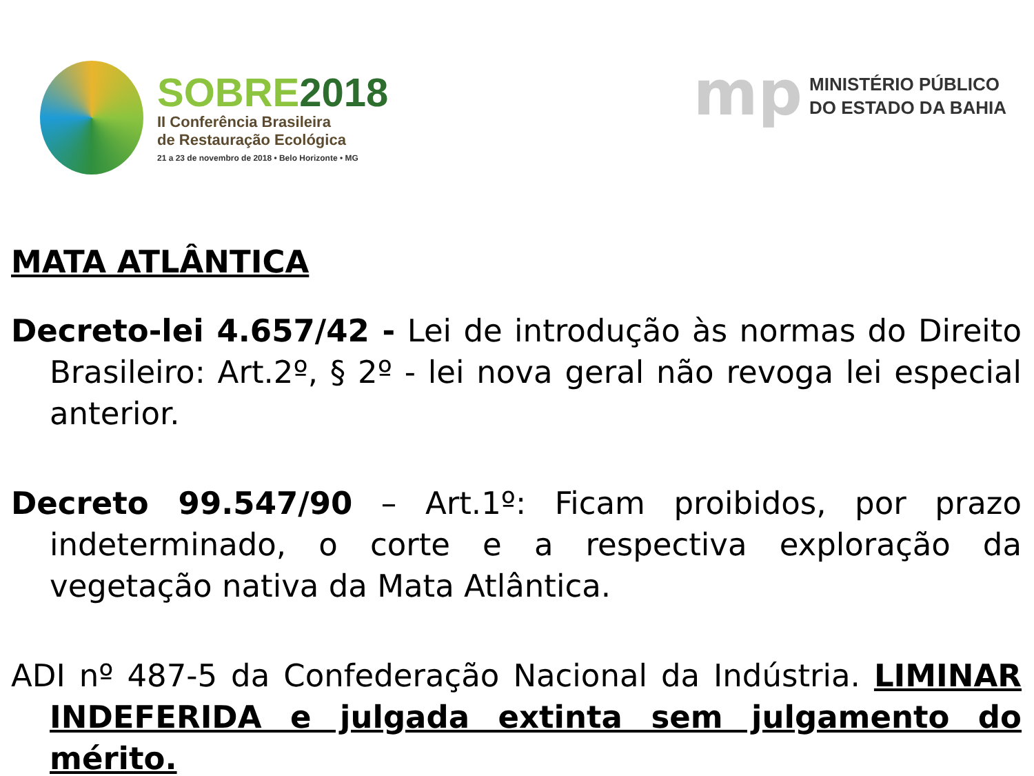SOBRE2018
II Conferência Brasileira
de Restauração Ecológica
21 a 23 de novembro de 2018 • Belo Horizonte • MG
mp
MINISTÉRIO PÚBLICO
DO ESTADO DA BAHIA
MATA ATLÂNTICA
Decreto-lei 4.657/42 - Lei de introdução às normas do Direito Brasileiro: Art.2º, § 2º - lei nova geral não revoga lei especial anterior.
Decreto 99.547/90 – Art.1º: Ficam proibidos, por prazo indeterminado, o corte e a respectiva exploração da vegetação nativa da Mata Atlântica.
ADI nº 487-5 da Confederação Nacional da Indústria. LIMINAR INDEFERIDA e julgada extinta sem julgamento do mérito.